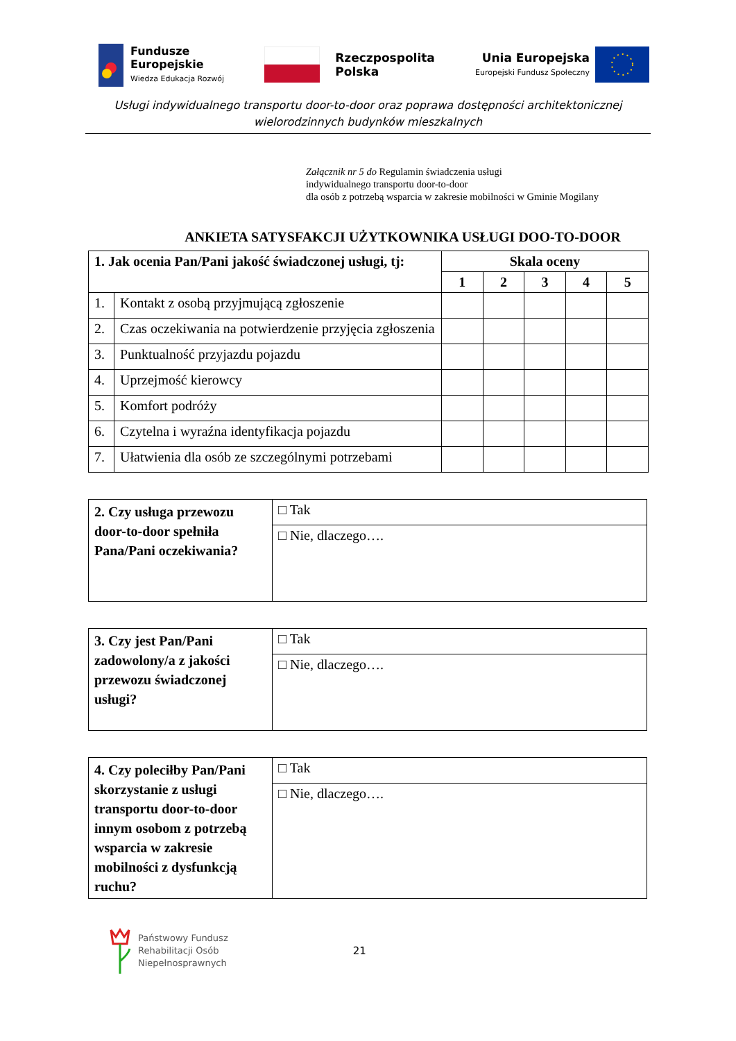Fundusze
Europejskie
Wiedza Edukacja Rozwój
Rzeczpospolita
Polska
Unia Europejska
Europejski Fundusz Społeczny
Usługi indywidualnego transportu door-to-door oraz poprawa dostępności architektonicznej
wielorodzinnych budynków mieszkalnych
Załącznik nr 5 do Regulamin świadczenia usługi
indywidualnego transportu door-to-door
dla osób z potrzebą wsparcia w zakresie mobilności w Gminie Mogilany
ANKIETA SATYSFAKCJI UŻYTKOWNIKA USŁUGI DOO-TO-DOOR
| 1. Jak ocenia Pan/Pani jakość świadczonej usługi, tj: | | Skala oceny | | | | |
| --- | --- | --- | --- | --- | --- | --- |
| | | 1 | 2 | 3 | 4 | 5 |
| 1. | Kontakt z osobą przyjmującą zgłoszenie | | | | | |
| 2. | Czas oczekiwania na potwierdzenie przyjęcia zgłoszenia | | | | | |
| 3. | Punktualność przyjazdu pojazdu | | | | | |
| 4. | Uprzejmość kierowcy | | | | | |
| 5. | Komfort podróży | | | | | |
| 6. | Czytelna i wyraźna identyfikacja pojazdu | | | | | |
| 7. | Ułatwienia dla osób ze szczególnymi potrzebami | | | | | |
| 2. Czy usługa przewozu door-to-door spełniła Pana/Pani oczekiwania? | □ Tak |
| | □ Nie, dlaczego…. |
| 3. Czy jest Pan/Pani zadowolony/a z jakości przewozu świadczonej usługi? | □ Tak |
| | □ Nie, dlaczego…. |
| 4. Czy poleciłby Pan/Pani skorzystanie z usługi transportu door-to-door innym osobom z potrzebą wsparcia w zakresie mobilności z dysfunkcją ruchu? | □ Tak |
| | □ Nie, dlaczego…. |
Państwowy Fundusz
Rehabilitacji Osób
Niepełnosprawnych
21